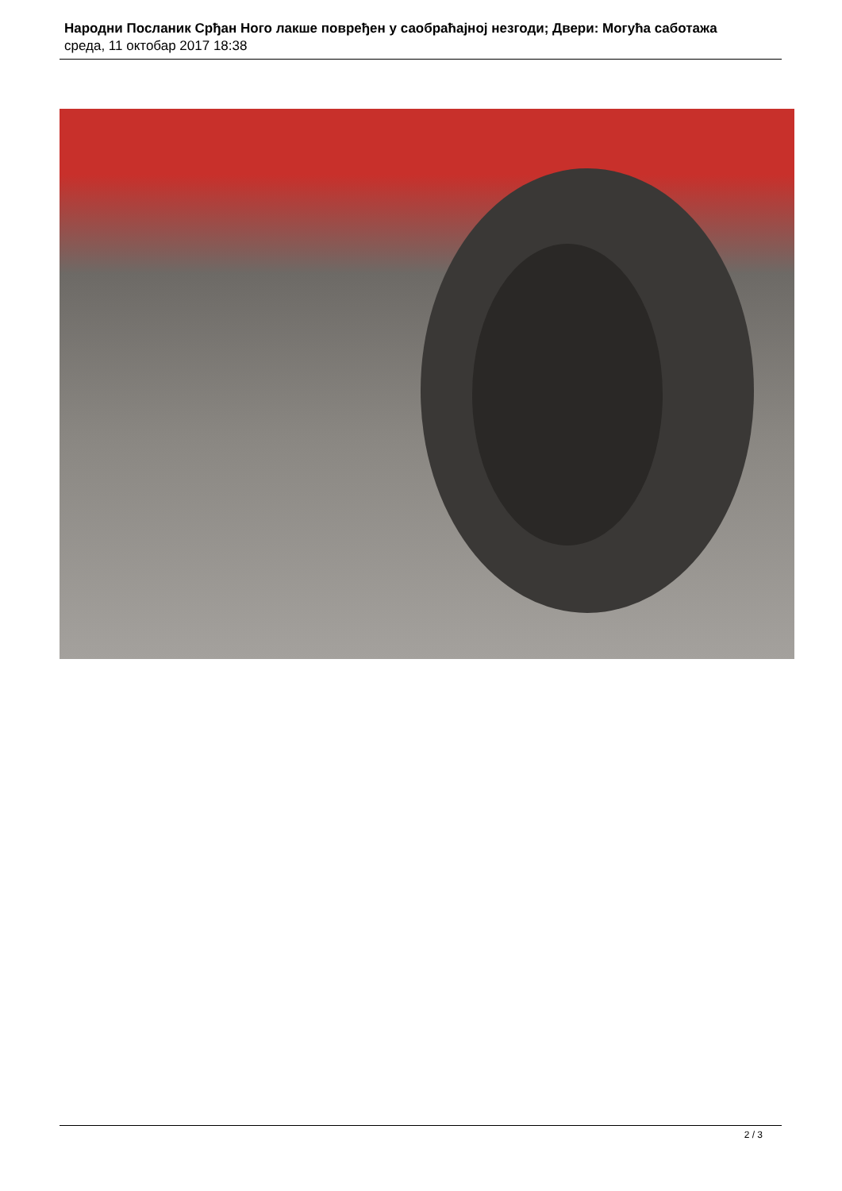Народни Посланик Срђан Ного лакше повређен у саобраћајној незгоди; Двери: Могућа саботажа
среда, 11 октобар 2017 18:38
2 / 3